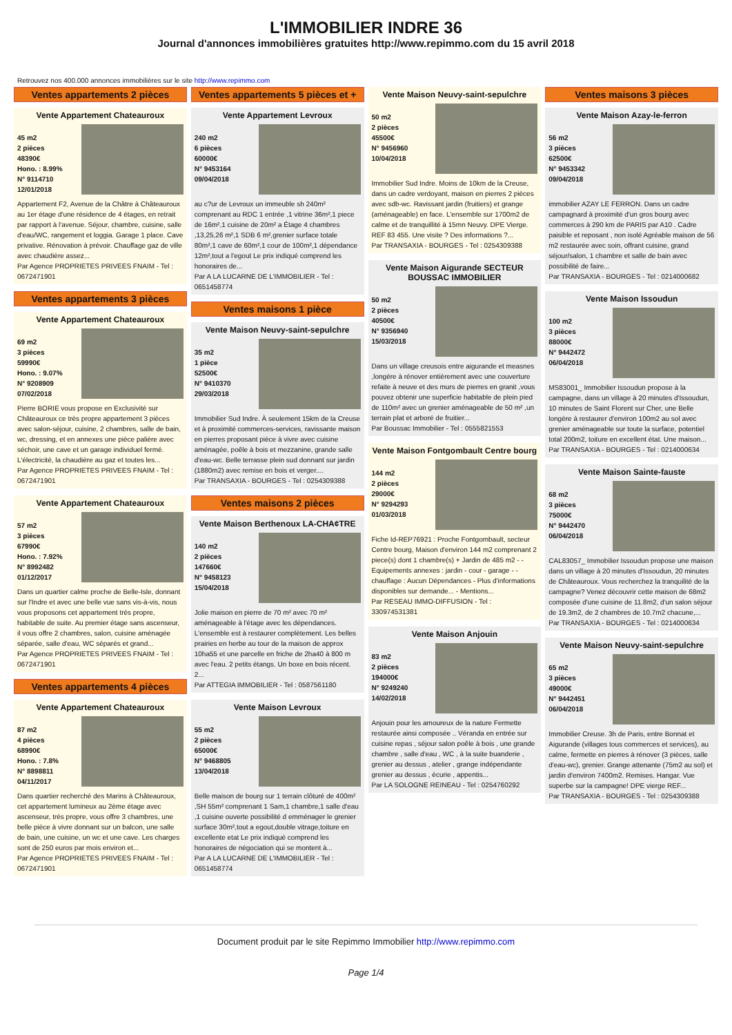L'IMMOBILIER INDRE 36
Journal d'annonces immobilières gratuites http://www.repimmo.com du 15 avril 2018
Retrouvez nos 400.000 annonces immobilières sur le site http://www.repimmo.com
Ventes appartements 2 pièces
Vente Appartement Chateauroux
45 m2
2 pièces
48390€
Hono. : 8.99%
N° 9114710
12/01/2018
Appartement F2, Avenue de la Châtre à Châteauroux au 1er étage d'une résidence de 4 étages, en retrait par rapport à l'avenue. Séjour, chambre, cuisine, salle d'eau/WC, rangement et loggia. Garage 1 place. Cave privative. Rénovation à prévoir. Chauffage gaz de ville avec chaudière assez...
Par Agence PROPRIETES PRIVEES FNAIM - Tel : 0672471901
Ventes appartements 3 pièces
Vente Appartement Chateauroux
69 m2
3 pièces
59990€
Hono. : 9.07%
N° 9208909
07/02/2018
Pierre BORIE vous propose en Exclusivité sur Châteauroux ce très propre appartement 3 pièces avec salon-séjour, cuisine, 2 chambres, salle de bain, wc, dressing, et en annexes une pièce palière avec séchoir, une cave et un garage individuel fermé. L'électricité, la chaudière au gaz et toutes les...
Par Agence PROPRIETES PRIVEES FNAIM - Tel : 0672471901
Vente Appartement Chateauroux
57 m2
3 pièces
67990€
Hono. : 7.92%
N° 8992482
01/12/2017
Dans un quartier calme proche de Belle-Isle, donnant sur l'Indre et avec une belle vue sans vis-à-vis, nous vous proposons cet appartement très propre, habitable de suite. Au premier étage sans ascenseur, il vous offre 2 chambres, salon, cuisine aménagée séparée, salle d'eau, WC séparés et grand...
Par Agence PROPRIETES PRIVEES FNAIM - Tel : 0672471901
Ventes appartements 4 pièces
Vente Appartement Chateauroux
87 m2
4 pièces
68990€
Hono. : 7.8%
N° 8898811
04/11/2017
Dans quartier recherché des Marins à Châteauroux, cet appartement lumineux au 2ème étage avec ascenseur, très propre, vous offre 3 chambres, une belle pièce à vivre donnant sur un balcon, une salle de bain, une cuisine, un wc et une cave. Les charges sont de 250 euros par mois environ et...
Par Agence PROPRIETES PRIVEES FNAIM - Tel : 0672471901
Ventes appartements 5 pièces et +
Vente Appartement Levroux
240 m2
6 pièces
60000€
N° 9453164
09/04/2018
au c?ur de Levroux un immeuble sh 240m² comprenant au RDC 1 entrée ,1 vitrine 36m²,1 piece de 16m²,1 cuisine de 20m² a Étage 4 chambres ,13,25,26 m²,1 SDB 6 m²,grenier surface totale 80m²,1 cave de 60m²,1 cour de 100m²,1 dépendance 12m²,tout a l'egout Le prix indiqué comprend les honoraires de...
Par A LA LUCARNE DE L'IMMOBILIER - Tel : 0651458774
Ventes maisons 1 pièce
Vente Maison Neuvy-saint-sepulchre
35 m2
1 pièce
52500€
N° 9410370
29/03/2018
Immobilier Sud Indre. À seulement 15km de la Creuse et à proximité commerces-services, ravissante maison en pierres proposant pièce à vivre avec cuisine aménagée, poêle à bois et mezzanine, grande salle d'eau-wc. Belle terrasse plein sud donnant sur jardin (1880m2) avec remise en bois et verger....
Par TRANSAXIA - BOURGES - Tel : 0254309388
Ventes maisons 2 pièces
Vente Maison Berthenoux LA-CHA¢TRE
140 m2
2 pièces
147660€
N° 9458123
15/04/2018
Jolie maison en pierre de 70 m² avec 70 m² aménageable à l'étage avec les dépendances. L'ensemble est à restaurer complètement. Les belles prairies en herbe au tour de la maison de approx 10ha55 et une parcelle en friche de 2ha40 à 800 m avec l'eau. 2 petits étangs. Un boxe en bois récent. 2...
Par ATTEGIA IMMOBILIER - Tel : 0587561180
Vente Maison Levroux
55 m2
2 pièces
65000€
N° 9468805
13/04/2018
Belle maison de bourg sur 1 terrain clôturé de 400m² ,SH 55m² comprenant 1 Sam,1 chambre,1 salle d'eau ,1 cuisine ouverte possibilité d emménager le grenier surface 30m²,tout a egout,double vitrage,toiture en excellente etat Le prix indiqué comprend les honoraires de négociation qui se montent à...
Par A LA LUCARNE DE L'IMMOBILIER - Tel : 0651458774
Vente Maison Neuvy-saint-sepulchre
50 m2
2 pièces
45500€
N° 9456960
10/04/2018
Immobilier Sud Indre. Moins de 10km de la Creuse, dans un cadre verdoyant, maison en pierres 2 pièces avec sdb-wc. Ravissant jardin (fruitiers) et grange (aménageable) en face. L'ensemble sur 1700m2 de calme et de tranquillité à 15mn Neuvy. DPE Vierge. REF 83 455. Une visite ? Des informations ?...
Par TRANSAXIA - BOURGES - Tel : 0254309388
Vente Maison Aigurande SECTEUR BOUSSAC IMMOBILIER
50 m2
2 pièces
40500€
N° 9356940
15/03/2018
Dans un village creusois entre aigurande et measnes ,longère à rénover entièrement avec une couverture refaite à neuve et des murs de pierres en granit ,vous pouvez obtenir une superficie habitable de plein pied de 110m² avec un grenier aménageable de 50 m² ,un terrain plat et arboré de fruitier...
Par Boussac Immobilier - Tel : 0555821553
Vente Maison Fontgombault Centre bourg
144 m2
2 pièces
29000€
N° 9294293
01/03/2018
Fiche Id-REP76921 : Proche Fontgombault, secteur Centre bourg, Maison d'environ 144 m2 comprenant 2 piece(s) dont 1 chambre(s) + Jardin de 485 m2 - - Equipements annexes : jardin - cour - garage - - chauffage : Aucun Dépendances - Plus d'informations disponibles sur demande... - Mentions...
Par RESEAU IMMO-DIFFUSION - Tel : 330974531381
Vente Maison Anjouin
83 m2
2 pièces
194000€
N° 9249240
14/02/2018
Anjouin pour les amoureux de la nature Fermette restaurée ainsi composée .. Véranda en entrée sur cuisine repas , séjour salon poêle à bois , une grande chambre , salle d'eau , WC , à la suite buanderie , grenier au dessus , atelier , grange indépendante grenier au dessus , écurie , appentis...
Par LA SOLOGNE REINEAU - Tel : 0254760292
Ventes maisons 3 pièces
Vente Maison Azay-le-ferron
56 m2
3 pièces
62500€
N° 9453342
09/04/2018
immobilier AZAY LE FERRON. Dans un cadre campagnard à proximité d'un gros bourg avec commerces à 290 km de PARIS par A10 . Cadre paisible et reposant , non isolé Agréable maison de 56 m2 restaurée avec soin, offrant cuisine, grand séjour/salon, 1 chambre et salle de bain avec possibilité de faire...
Par TRANSAXIA - BOURGES - Tel : 0214000682
Vente Maison Issoudun
100 m2
3 pièces
88000€
N° 9442472
06/04/2018
MS83001_ Immobilier Issoudun propose à la campagne, dans un village à 20 minutes d'Issoudun, 10 minutes de Saint Florent sur Cher, une Belle longère à restaurer d'environ 100m2 au sol avec grenier aménageable sur toute la surface, potentiel total 200m2, toiture en excellent état. Une maison...
Par TRANSAXIA - BOURGES - Tel : 0214000634
Vente Maison Sainte-fauste
68 m2
3 pièces
75000€
N° 9442470
06/04/2018
CAL83057_ Immobilier Issoudun propose une maison dans un village à 20 minutes d'Issoudun, 20 minutes de Châteauroux. Vous recherchez la tranquilité de la campagne? Venez découvrir cette maison de 68m2 composée d'une cuisine de 11.8m2, d'un salon séjour de 19.3m2, de 2 chambres de 10.7m2 chacune,...
Par TRANSAXIA - BOURGES - Tel : 0214000634
Vente Maison Neuvy-saint-sepulchre
65 m2
3 pièces
49000€
N° 9442451
06/04/2018
Immobilier Creuse. 3h de Paris, entre Bonnat et Aigurande (villages tous commerces et services), au calme, fermette en pierres à rénover (3 pièces, salle d'eau-wc), grenier. Grange attenante (75m2 au sol) et jardin d'environ 7400m2. Remises. Hangar. Vue superbe sur la campagne! DPE vierge REF...
Par TRANSAXIA - BOURGES - Tel : 0254309388
Document produit par le site Repimmo Immobilier http://www.repimmo.com
Page 1/4